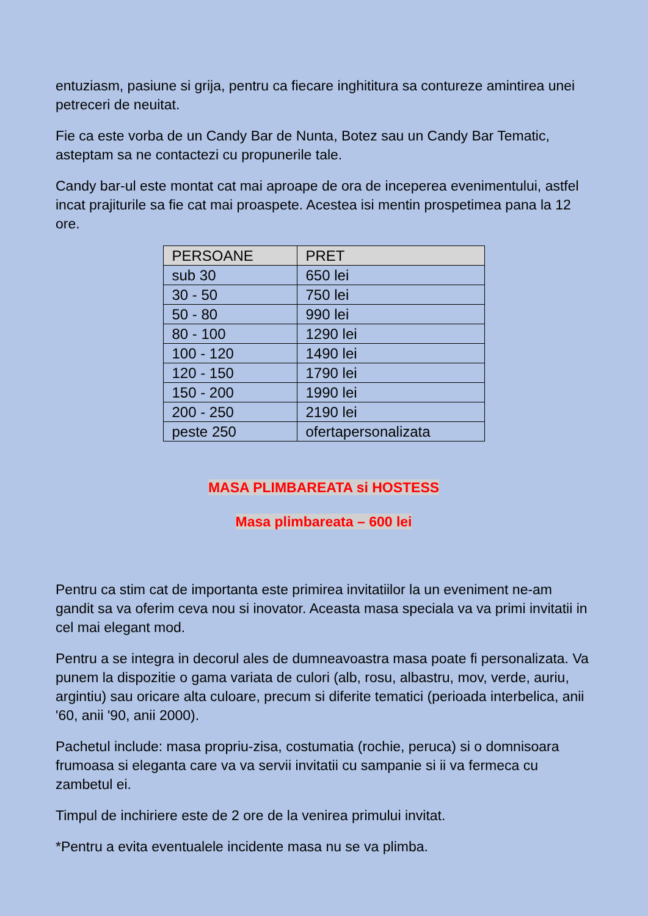entuziasm, pasiune si grija, pentru ca fiecare inghititura sa contureze amintirea unei petreceri de neuitat.
Fie ca este vorba de un Candy Bar de Nunta, Botez sau un Candy Bar Tematic, asteptam sa ne contactezi cu propunerile tale.
Candy bar-ul este montat cat mai aproape de ora de inceperea evenimentului, astfel incat prajiturile sa fie cat mai proaspete. Acestea isi mentin prospetimea pana la 12 ore.
| PERSOANE | PRET |
| --- | --- |
| sub 30 | 650 lei |
| 30 - 50 | 750 lei |
| 50 - 80 | 990 lei |
| 80 - 100 | 1290 lei |
| 100 - 120 | 1490 lei |
| 120 - 150 | 1790 lei |
| 150 - 200 | 1990 lei |
| 200 - 250 | 2190 lei |
| peste 250 | ofertapersonalizata |
MASA PLIMBAREATA si HOSTESS
Masa plimbareata – 600 lei
Pentru ca stim cat de importanta este primirea invitatiilor la un eveniment ne-am gandit sa va oferim ceva nou si inovator. Aceasta masa speciala va va primi invitatii in cel mai elegant mod.
Pentru a se integra in decorul ales de dumneavoastra masa poate fi personalizata. Va punem la dispozitie o gama variata de culori (alb, rosu, albastru, mov, verde, auriu, argintiu) sau oricare alta culoare, precum si diferite tematici (perioada interbelica, anii '60, anii '90, anii 2000).
Pachetul include: masa propriu-zisa, costumatia (rochie, peruca) si o domnisoara frumoasa si eleganta care va va servii invitatii cu sampanie si ii va fermeca cu zambetul ei.
Timpul de inchiriere este de 2 ore de la venirea primului invitat.
*Pentru a evita eventualele incidente masa nu se va plimba.